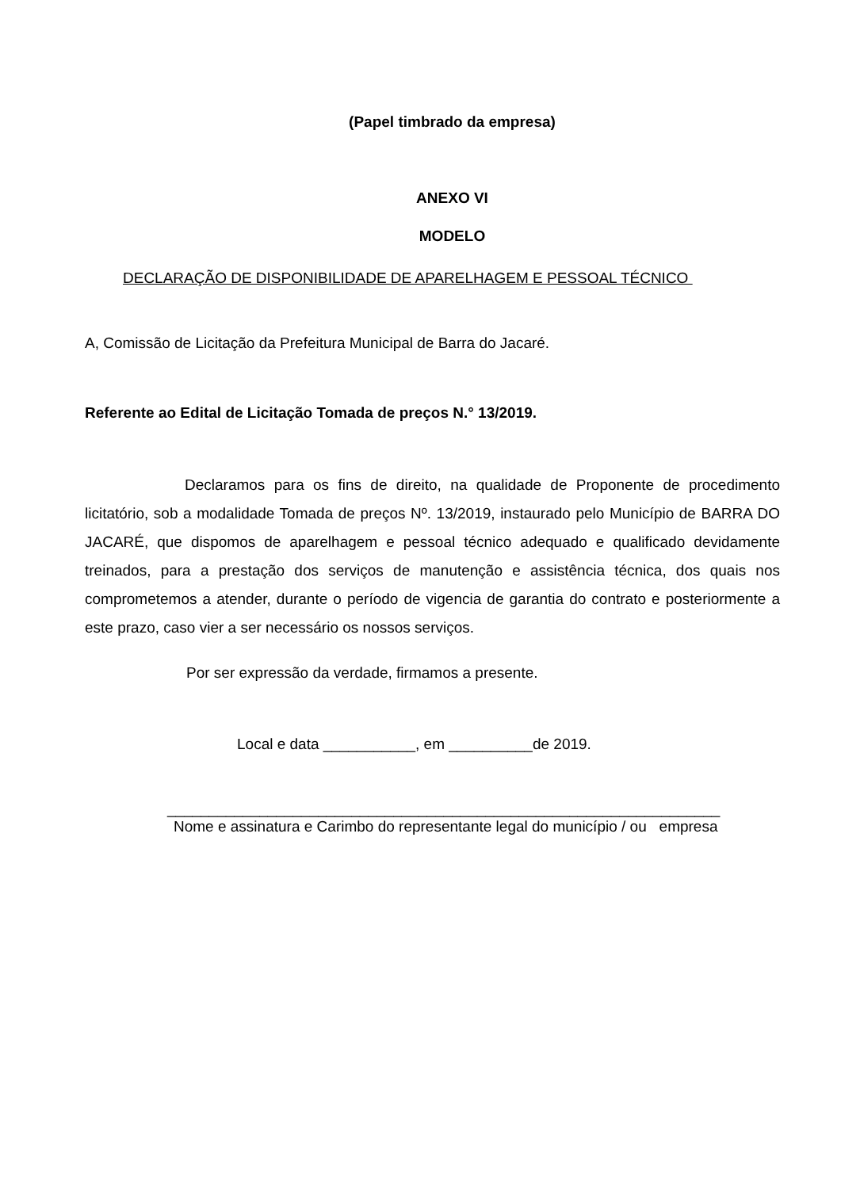(Papel timbrado da empresa)
ANEXO VI
MODELO
DECLARAÇÃO DE DISPONIBILIDADE DE APARELHAGEM E PESSOAL TÉCNICO
A, Comissão de Licitação da Prefeitura Municipal de Barra do Jacaré.
Referente ao Edital de Licitação Tomada de preços N.° 13/2019.
Declaramos para os fins de direito, na qualidade de Proponente de procedimento licitatório, sob a modalidade Tomada de preços Nº. 13/2019, instaurado pelo Município de BARRA DO JACARÉ, que dispomos de aparelhagem e pessoal técnico adequado e qualificado devidamente treinados, para a prestação dos serviços de manutenção e assistência técnica, dos quais nos comprometemos a atender, durante o período de vigencia de garantia do contrato e posteriormente a este prazo, caso vier a ser necessário os nossos serviços.
Por ser expressão da verdade, firmamos a presente.
Local e data ___________, em __________de 2019.
__________________________________________________________________
Nome e assinatura e Carimbo do representante legal do município / ou empresa